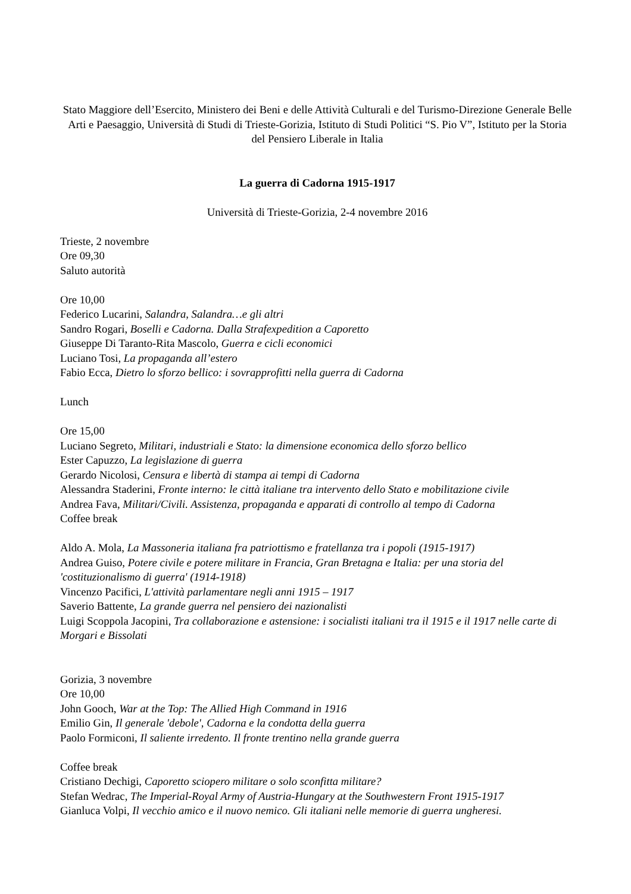Stato Maggiore dell’Esercito, Ministero dei Beni e delle Attività Culturali e del Turismo-Direzione Generale Belle Arti e Paesaggio, Università di Studi di Trieste-Gorizia, Istituto di Studi Politici “S. Pio V”, Istituto per la Storia del Pensiero Liberale in Italia
La guerra di Cadorna 1915-1917
Università di Trieste-Gorizia, 2-4 novembre 2016
Trieste, 2 novembre
Ore 09,30
Saluto autorità
Ore 10,00
Federico Lucarini, Salandra, Salandra…e gli altri
Sandro Rogari, Boselli e Cadorna. Dalla Strafexpedition a Caporetto
Giuseppe Di Taranto-Rita Mascolo, Guerra e cicli economici
Luciano Tosi, La propaganda all’estero
Fabio Ecca, Dietro lo sforzo bellico: i sovrapprofitti nella guerra di Cadorna
Lunch
Ore 15,00
Luciano Segreto, Militari, industriali e Stato: la dimensione economica dello sforzo bellico
Ester Capuzzo, La legislazione di guerra
Gerardo Nicolosi, Censura e libertà di stampa ai tempi di Cadorna
Alessandra Staderini, Fronte interno: le città italiane tra intervento dello Stato e mobilitazione civile
Andrea Fava, Militari/Civili. Assistenza, propaganda e apparati di controllo al tempo di Cadorna
Coffee break
Aldo A. Mola, La Massoneria italiana fra patriottismo e fratellanza tra i popoli (1915-1917)
Andrea Guiso, Potere civile e potere militare in Francia, Gran Bretagna e Italia: per una storia del 'costituzionalismo di guerra' (1914-1918)
Vincenzo Pacifici, L'attività parlamentare negli anni 1915 – 1917
Saverio Battente, La grande guerra nel pensiero dei nazionalisti
Luigi Scoppola Jacopini, Tra collaborazione e astensione: i socialisti italiani tra il 1915 e il 1917 nelle carte di Morgari e Bissolati
Gorizia, 3 novembre
Ore 10,00
John Gooch, War at the Top: The Allied High Command in 1916
Emilio Gin, Il generale 'debole', Cadorna e la condotta della guerra
Paolo Formiconi, Il saliente irredento. Il fronte trentino nella grande guerra
Coffee break
Cristiano Dechigi, Caporetto sciopero militare o solo sconfitta militare?
Stefan Wedrac, The Imperial-Royal Army of Austria-Hungary at the Southwestern Front 1915-1917
Gianluca Volpi, Il vecchio amico e il nuovo nemico. Gli italiani nelle memorie di guerra ungheresi.